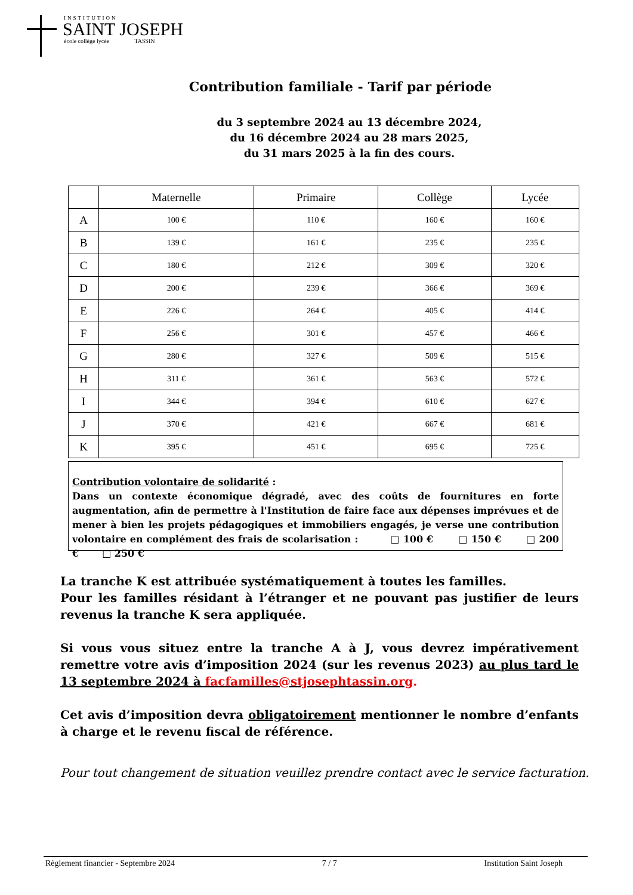INSTITUTION
SAINT JOSEPH
école collège lycée TASSIN
Contribution familiale - Tarif par période
du 3 septembre 2024 au 13 décembre 2024,
du 16 décembre 2024 au 28 mars 2025,
du 31 mars 2025 à la fin des cours.
| | Maternelle | Primaire | Collège | Lycée |
| --- | --- | --- | --- | --- |
| A | 100 € | 110 € | 160 € | 160 € |
| B | 139 € | 161 € | 235 € | 235 € |
| C | 180 € | 212 € | 309 € | 320 € |
| D | 200 € | 239 € | 366 € | 369 € |
| E | 226 € | 264 € | 405 € | 414 € |
| F | 256 € | 301 € | 457 € | 466 € |
| G | 280 € | 327 € | 509 € | 515 € |
| H | 311 € | 361 € | 563 € | 572 € |
| I | 344 € | 394 € | 610 € | 627 € |
| J | 370 € | 421 € | 667 € | 681 € |
| K | 395 € | 451 € | 695 € | 725 € |
Contribution volontaire de solidarité :
Dans un contexte économique dégradé, avec des coûts de fournitures en forte augmentation, afin de permettre à l'Institution de faire face aux dépenses imprévues et de mener à bien les projets pédagogiques et immobiliers engagés, je verse une contribution volontaire en complément des frais de scolarisation : □ 100 € □ 150 € □ 200 € □ 250 €
La tranche K est attribuée systématiquement à toutes les familles.
Pour les familles résidant à l’étranger et ne pouvant pas justifier de leurs revenus la tranche K sera appliquée.
Si vous vous situez entre la tranche A à J, vous devrez impérativement remettre votre avis d’imposition 2024 (sur les revenus 2023) au plus tard le 13 septembre 2024 à facfamilles@stjosephtassin.org.
Cet avis d’imposition devra obligatoirement mentionner le nombre d’enfants à charge et le revenu fiscal de référence.
Pour tout changement de situation veuillez prendre contact avec le service facturation.
Règlement financier - Septembre 2024 7 / 7 Institution Saint Joseph